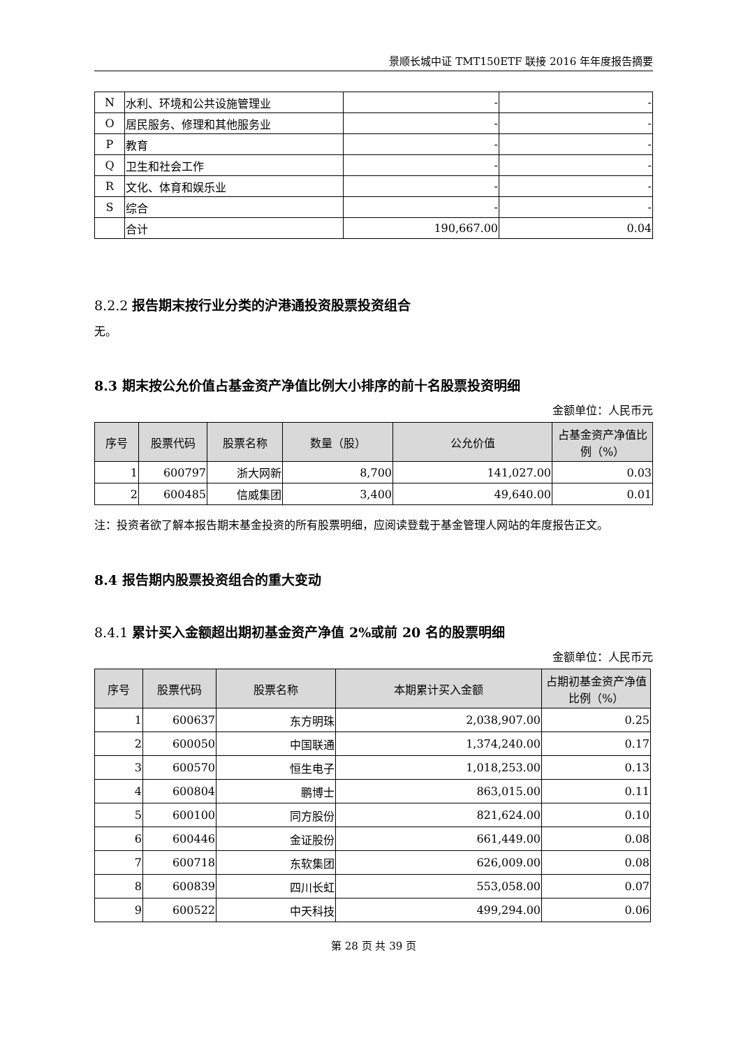景顺长城中证 TMT150ETF 联接 2016 年年度报告摘要
| N | 水利、环境和公共设施管理业 | - | - |
| O | 居民服务、修理和其他服务业 | - | - |
| P | 教育 | - | - |
| Q | 卫生和社会工作 | - | - |
| R | 文化、体育和娱乐业 | - | - |
| S | 综合 | - | - |
| | 合计 | 190,667.00 | 0.04 |
8.2.2 报告期末按行业分类的沪港通投资股票投资组合
无。
8.3 期末按公允价值占基金资产净值比例大小排序的前十名股票投资明细
金额单位：人民币元
| 序号 | 股票代码 | 股票名称 | 数量（股） | 公允价值 | 占基金资产净值比例（%） |
| --- | --- | --- | --- | --- | --- |
| 1 | 600797 | 浙大网新 | 8,700 | 141,027.00 | 0.03 |
| 2 | 600485 | 信威集团 | 3,400 | 49,640.00 | 0.01 |
注：投资者欲了解本报告期末基金投资的所有股票明细，应阅读登载于基金管理人网站的年度报告正文。
8.4 报告期内股票投资组合的重大变动
8.4.1 累计买入金额超出期初基金资产净值 2%或前 20 名的股票明细
金额单位：人民币元
| 序号 | 股票代码 | 股票名称 | 本期累计买入金额 | 占期初基金资产净值比例（%） |
| --- | --- | --- | --- | --- |
| 1 | 600637 | 东方明珠 | 2,038,907.00 | 0.25 |
| 2 | 600050 | 中国联通 | 1,374,240.00 | 0.17 |
| 3 | 600570 | 恒生电子 | 1,018,253.00 | 0.13 |
| 4 | 600804 | 鹏博士 | 863,015.00 | 0.11 |
| 5 | 600100 | 同方股份 | 821,624.00 | 0.10 |
| 6 | 600446 | 金证股份 | 661,449.00 | 0.08 |
| 7 | 600718 | 东软集团 | 626,009.00 | 0.08 |
| 8 | 600839 | 四川长虹 | 553,058.00 | 0.07 |
| 9 | 600522 | 中天科技 | 499,294.00 | 0.06 |
第 28 页 共 39 页